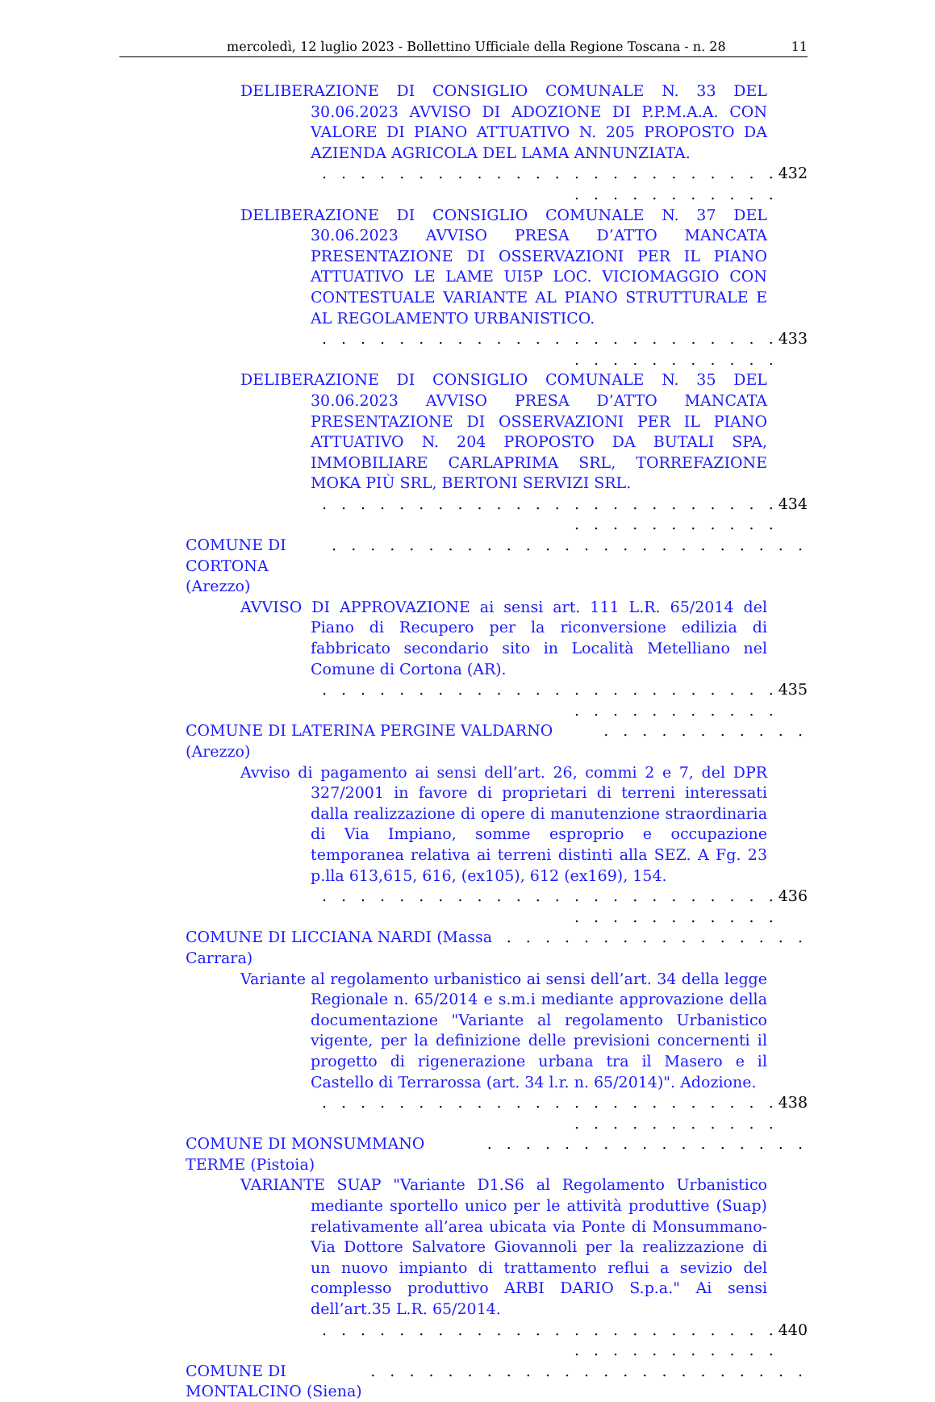mercoledì, 12 luglio 2023 - Bollettino Ufficiale della Regione Toscana - n. 28 11
DELIBERAZIONE DI CONSIGLIO COMUNALE N. 33 DEL 30.06.2023 AVVISO DI ADOZIONE DI P.P.M.A.A. CON VALORE DI PIANO ATTUATIVO N. 205 PROPOSTO DA AZIENDA AGRICOLA DEL LAMA ANNUNZIATA.
. . . . . . . . . . . . . . . . . . . . . . . . . . . . . . . . . . . 432
DELIBERAZIONE DI CONSIGLIO COMUNALE N. 37 DEL 30.06.2023 AVVISO PRESA D’ATTO MANCATA PRESENTAZIONE DI OSSERVAZIONI PER IL PIANO ATTUATIVO LE LAME UI5P LOC. VICIOMAGGIO CON CONTESTUALE VARIANTE AL PIANO STRUTTURALE E AL REGOLAMENTO URBANISTICO.
. . . . . . . . . . . . . . . . . . . . . . . . . . . . . . . . . . . 433
DELIBERAZIONE DI CONSIGLIO COMUNALE N. 35 DEL 30.06.2023 AVVISO PRESA D’ATTO MANCATA PRESENTAZIONE DI OSSERVAZIONI PER IL PIANO ATTUATIVO N. 204 PROPOSTO DA BUTALI SPA, IMMOBILIARE CARLAPRIMA SRL, TORREFAZIONE MOKA PIÙ SRL, BERTONI SERVIZI SRL.
. . . . . . . . . . . . . . . . . . . . . . . . . . . . . . . . . . . 434
COMUNE DI CORTONA (Arezzo). . . . . . . . . . . . . . . . . . . . . . . . .
AVVISO DI APPROVAZIONE ai sensi art. 111 L.R. 65/2014 del Piano di Recupero per la riconversione edilizia di fabbricato secondario sito in Località Metelliano nel Comune di Cortona (AR).
. . . . . . . . . . . . . . . . . . . . . . . . . . . . . . . . . . . 435
COMUNE DI LATERINA PERGINE VALDARNO (Arezzo). . . . . . . . . . .
Avviso di pagamento ai sensi dell’art. 26, commi 2 e 7, del DPR 327/2001 in favore di proprietari di terreni interessati dalla realizzazione di opere di manutenzione straordinaria di Via Impiano, somme esproprio e occupazione temporanea relativa ai terreni distinti alla SEZ. A Fg. 23 p.lla 613,615, 616, (ex105), 612 (ex169), 154.
. . . . . . . . . . . . . . . . . . . . . . . . . . . . . . . . . . . 436
COMUNE DI LICCIANA NARDI (Massa Carrara). . . . . . . . . . . . . . . .
Variante al regolamento urbanistico ai sensi dell’art. 34 della legge Regionale n. 65/2014 e s.m.i mediante approvazione della documentazione "Variante al regolamento Urbanistico vigente, per la definizione delle previsioni concernenti il progetto di rigenerazione urbana tra il Masero e il Castello di Terrarossa (art. 34 l.r. n. 65/2014)". Adozione.
. . . . . . . . . . . . . . . . . . . . . . . . . . . . . . . . . . . 438
COMUNE DI MONSUMMANO TERME (Pistoia). . . . . . . . . . . . . . . . .
VARIANTE SUAP "Variante D1.S6 al Regolamento Urbanistico mediante sportello unico per le attività produttive (Suap) relativamente all’area ubicata via Ponte di Monsummano-Via Dottore Salvatore Giovannoli per la realizzazione di un nuovo impianto di trattamento reflui a sevizio del complesso produttivo ARBI DARIO S.p.a." Ai sensi dell’art.35 L.R. 65/2014.
. . . . . . . . . . . . . . . . . . . . . . . . . . . . . . . . . . . 440
COMUNE DI MONTALCINO (Siena). . . . . . . . . . . . . . . . . . . . . . .